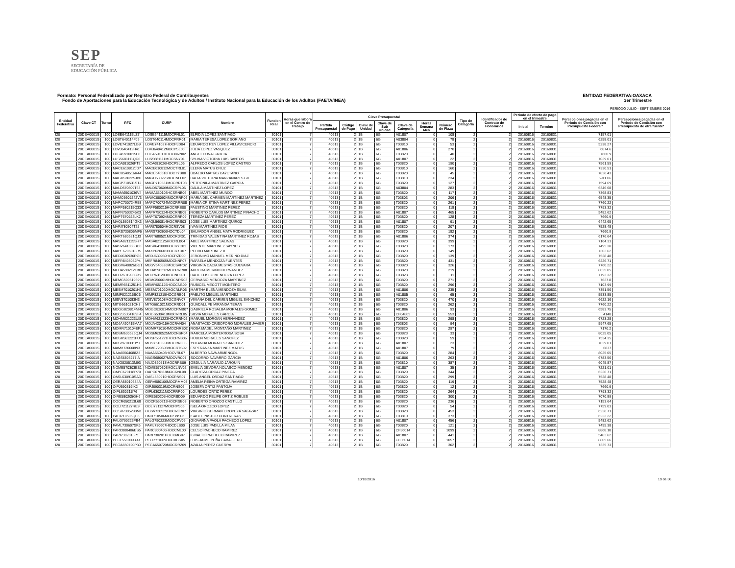SEP
SECRETARÍA DE
EDUCACIÓN PÚBLICA
Formato: Personal Federalizado por Registro Federal de Contribuyentes
Fondo de Aportaciones para la Educación Tecnológica y de Adultos / Instituto Nacional para la Educación de los Adultos (FAETA/INEA)
ENTIDAD FEDERATIVA:OAXACA
3er Trimestre
PERIODO JULIO - SEPTIEMBRE 2016
| Entidad Federativa | Clave CT | Turno | RFC | CURP | Nombre | Funcion Real | Horas que labora en el Centro de Trabajo | Clave Presupuestal | | | | | | | Tipo de Categoría | Identificador de Contrato de Honorarios | Periodo de efecto de pago en el trimestre | | Percepciones pagadas en el Periodo de Comisión con Presupuesto Federal* | Percepciones pagadas en el Periodo de Comisión con Presupuesto de otra fuente* |
| --- | --- | --- | --- | --- | --- | --- | --- | --- | --- | --- | --- | --- | --- | --- | --- | --- | --- | --- | --- | --- |
| | | | | | | | | Partida Presupuestal | Código de Pago | Clave de Unidad | Clave de Sub Unidad | Clave de Categoría | Horas Semana Mes | Número de Plaza | | | Inicial | Termino | | |
| I20 | 20DEA0001S | 100 | LOSE641115LZ7 | LOSE641115MOCPNL01 | ELPIDIA LOPEZ SANTIAGO | 30101 | 7 | 40613 | 2 | 1B | 6G | A01807 | 0 | 108 | 2 | 2 | 20160816 | 20160831 | 7157.01 | |
| I20 | 20DEA0001S | 100 | LOST640114FJ9 | LOST640114MOCPRR01 | MARIA TERESA LOPEZ SORIANO | 30101 | 7 | 40613 | 2 | 1B | 6G | A03804 | 0 | 78 | 2 | 2 | 20160816 | 20160831 | 6258.01 | |
| I20 | 20DEA0001S | 100 | LOVE741027LG9 | LOVE741027HOCPLD04 | EDUARDO REY LOPEZ VILLAVICENCIO | 30101 | 7 | 40613 | 2 | 1B | 6G | T03810 | 0 | 53 | 2 | 2 | 20160816 | 20160831 | 5238.27 | |
| I20 | 20DEA0001S | 100 | LOVJ640412H41 | LOVJ640412MOCPSL00 | JULIA LOPEZ VASQUEZ | 30101 | 7 | 40613 | 2 | 1B | 6G | A01806 | 0 | 270 | 2 | 2 | 20160816 | 20160831 | 6874.6 | |
| I20 | 20DEA0001S | 100 | LUGA5910015F6 | LUGA591001HOCNRN02 | ANGEL LUNA GARCIA | 30101 | 7 | 40613 | 2 | 1B | 6G | T03820 | 0 | 40 | 2 | 2 | 20160816 | 20160831 | 7660.9 | |
| I20 | 20DEA0001S | 100 | LUSS681111QD6 | LUSS681111MOCSNY01 | SYLVIA VICTORIA LUIS SANTOS | 30101 | 7 | 40613 | 2 | 1B | 6G | A01807 | 0 | 22 | 2 | 2 | 20160816 | 20160831 | 7029.01 | |
| I20 | 20DEA0001S | 100 | LOCA681026FT9 | LXCA681026HOCPSL06 | ALFREDO CARLOS LOPEZ CASTRO | 30101 | 7 | 40613 | 2 | 1B | 6G | T03820 | 0 | 190 | 2 | 2 | 20160816 | 20160831 | 7561.59 | |
| I20 | 20DEA0001S | 100 | MACE610812JD7 | MACE610812MOCTRL01 | ELENA MATUS CRUZ | 30101 | 7 | 40613 | 2 | 1B | 6G | T03810 | 0 | 160 | 2 | 2 | 20160816 | 20160831 | 7330.51 | |
| I20 | 20DEA0001S | 100 | MACU540516K44 | MACU540516HOCTYB00 | UBALDO MATIAS CAYETANO | 30101 | 7 | 40613 | 2 | 1B | 6G | T03820 | 0 | 45 | 2 | 2 | 20160816 | 20160831 | 7826.43 | |
| I20 | 20DEA0001S | 100 | MAGD530225JB0 | MAGD530225MOCNLL02 | DALIA VICTORIA MANZANARES GIL | 30101 | 7 | 40613 | 2 | 1B | 6G | T03810 | 0 | 234 | 2 | 2 | 20160816 | 20160831 | 6911.06 | |
| I20 | 20DEA0001S | 100 | MAGP710531ST2 | MAGP710531MOCRRT08 | PETRONILA MARTINEZ GARCIA | 30101 | 7 | 40613 | 2 | 1B | 6G | T03820 | 0 | 127 | 2 | 2 | 20160816 | 20160831 | 7594.69 | |
| I20 | 20DEA0001S | 100 | MALD570609T63 | MALD570609MOCRPL05 | DALILA MARTINEZ LOPEZ | 30101 | 7 | 40613 | 2 | 1B | 6G | A03804 | 0 | 283 | 2 | 2 | 20160816 | 20160831 | 6346.68 | |
| I20 | 20DEA0001S | 100 | MAMA6501036V4 | MAMA650103HCSRNB06 | ABEL MARTINEZ MUNDO | 30101 | 7 | 40613 | 2 | 1B | 6G | T03820 | 0 | 117 | 2 | 2 | 20160816 | 20160831 | 7368.83 | |
| I20 | 20DEA0001S | 100 | MAMC6609242V3 | MAMC660924MOCRRR06 | MARIA DEL CARMEN MARTINEZ MARTINEZ | 30101 | 7 | 40613 | 2 | 1B | 6G | T03803 | 0 | 206 | 2 | 2 | 20160816 | 20160831 | 6548.35 | |
| I20 | 20DEA0001S | 100 | MAPC700724R58 | MAPC700724MOCRRR08 | MARIA CRISTINA MARTINEZ PEREZ | 30101 | 7 | 40613 | 2 | 1B | 6G | T03820 | 0 | 261 | 2 | 2 | 20160816 | 20160831 | 7760.22 | |
| I20 | 20DEA0001S | 100 | MAPF580215Q33 | MAPF580215HOCRRS00 | FAUSTINO MARTINEZ PEREZ | 30101 | 7 | 40613 | 2 | 1B | 6G | T03820 | 0 | 118 | 2 | 2 | 20160816 | 20160831 | 7793.32 | |
| I20 | 20DEA0001S | 100 | MAPR7503245K3 | MAPR750324HOCRNB08 | ROBERTO CARLOS MARTINEZ PINACHO | 30101 | 7 | 40613 | 2 | 1B | 6G | A01807 | 0 | 465 | 2 | 2 | 20160816 | 20160831 | 5482.62 | |
| I20 | 20DEA0001S | 100 | MAPT670924LK2 | MAPT670924MOCRRR09 | TEREZA MARTINEZ PEREZ | 30101 | 7 | 40613 | 2 | 1B | 6G | T03820 | 0 | 128 | 2 | 2 | 20160816 | 20160831 | 7660.9 | |
| I20 | 20DEA0001S | 100 | MAQL560814GK3 | MAQL560814HOCRRS03 | JOSE LUIS MARTINEZ QUIROZ | 30101 | 7 | 40613 | 2 | 1B | 6G | A01807 | 0 | 91 | 2 | 2 | 20160816 | 20160831 | 6442.65 | |
| I20 | 20DEA0001S | 100 | MARI780504T25 | MARI780504HOCRSV08 | IVAN MARTINEZ RIOS | 30101 | 7 | 40613 | 2 | 1B | 6G | T03820 | 0 | 207 | 2 | 2 | 20160816 | 20160831 | 7528.48 | |
| I20 | 20DEA0001S | 100 | MARS730806MF6 | MARS730806HOCTDL04 | SALVADOR ANGEL MATA RODRIGUEZ | 30101 | 7 | 40613 | 2 | 1B | 6G | T03820 | 0 | 182 | 2 | 2 | 20160816 | 20160831 | 7660.9 | |
| I20 | 20DEA0001S | 100 | MART680521QJ3 | MART680521MOCRJR01 | TRINIDAD VALENTINA MARTINEZ ROJAS | 30101 | 7 | 40613 | 2 | 1B | 6G | A01806 | 0 | 374 | 2 | 2 | 20160816 | 20160831 | 6176.64 | |
| I20 | 20DEA0001S | 100 | MASA821125SH7 | MASA821125HOCRLB04 | ABEL MARTINEZ SALINAS | 30101 | 7 | 40613 | 2 | 1B | 6G | T03820 | 0 | 399 | 2 | 2 | 20160816 | 20160831 | 7164.33 | |
| I20 | 20DEA0001S | 100 | MASV641008BC0 | MASV641008HOCRYC01 | VICENTE MARTINEZ SAYNES | 30101 | 7 | 40613 | 2 | 1B | 6G | T03820 | 0 | 173 | 2 | 2 | 20160816 | 20160831 | 7495.38 | |
| I20 | 20DEA0001S | 100 | MAPE6206013R5 | MAXP620601HOCRXD07 | PEDRO MARTINEZ X | 30101 | 7 | 40613 | 2 | 1B | 6G | T03820 | 0 | 149 | 2 | 2 | 20160816 | 20160831 | 7302.62 | |
| I20 | 20DEA0001S | 100 | MEDJ630930RG6 | MEDJ630930HOCRZR00 | JERONIMO MANUEL MERINO DIAZ | 30101 | 7 | 40613 | 2 | 1B | 6G | T03820 | 0 | 139 | 2 | 2 | 20160816 | 20160831 | 7528.48 | |
| I20 | 20DEA0001S | 100 | MEFR840505JP4 | MEFR840505MOCNNF07 | RAFAELA MENDOZA FUENTES | 30101 | 7 | 40613 | 2 | 1B | 6G | T03820 | 0 | 431 | 2 | 2 | 20160816 | 20160831 | 6226.71 | |
| I20 | 20DEA0001S | 100 | MEGV640826GG1 | MEGV640826MOCSVR02 | VIRGINIA DACIA MESTAS GUEVARA | 30101 | 7 | 40613 | 2 | 1B | 6G | T03820 | 0 | 326 | 2 | 2 | 20160816 | 20160831 | 7760.22 | |
| I20 | 20DEA0001S | 100 | MEHA590212LB0 | MEHA590212MOCRRR08 | AURORA MERINO HERNANDEZ | 30101 | 7 | 40613 | 2 | 1B | 6G | T03820 | 0 | 219 | 2 | 2 | 20160816 | 20160831 | 8025.05 | |
| I20 | 20DEA0001S | 100 | MELR631203GX9 | MELR631203HOCNPL01 | RAUL ELISEO MENDOZA LOPEZ | 30101 | 7 | 40613 | 2 | 1B | 6G | T03823 | 0 | 11 | 2 | 2 | 20160816 | 20160831 | 7793.32 | |
| I20 | 20DEA0001S | 100 | MEMG500619699 | MEMG500619HOCNRR03 | GERVASIO MENDOZA MARTINEZ | 30101 | 7 | 40613 | 2 | 1B | 6G | T03820 | 0 | 271 | 2 | 2 | 20160816 | 20160831 | 7627.8 | |
| I20 | 20DEA0001S | 100 | MEMR6511251H5 | MEMR651125HOCCNB09 | RUBICEL MECOTT MONTERO | 30101 | 7 | 40613 | 2 | 1B | 6G | T03820 | 0 | 296 | 2 | 2 | 20160816 | 20160831 | 7103.99 | |
| I20 | 20DEA0001S | 100 | MESM7010201H1 | MESM701020MOCNLR06 | MARTHA ELENA MENDOZA SILVA | 30101 | 7 | 40613 | 2 | 1B | 6G | A01806 | 0 | 235 | 2 | 2 | 20160816 | 20160831 | 7351.56 | |
| I20 | 20DEA0001S | 100 | MIMP821215BC6 | MIMP821215HOCGRB01 | PABLITO MIGUEL MARTINEZ | 30101 | 7 | 40613 | 2 | 1B | 6G | A01805 | 0 | 65 | 2 | 2 | 20160816 | 20160831 | 5533.85 | |
| I20 | 20DEA0001S | 100 | MISV8701083H3 | MISV870108MOCGNV07 | VIVIANA DEL CARMEN MIGUEL SANCHEZ | 30101 | 7 | 40613 | 2 | 1B | 6G | T03820 | 0 | 470 | 2 | 2 | 20160816 | 20160831 | 6622.16 | |
| I20 | 20DEA0001S | 100 | MITG661021CH3 | MITG661021MOCRRD01 | GUADALUPE MIRANDA TERAN | 30101 | 7 | 40613 | 2 | 1B | 6G | T03820 | 0 | 262 | 2 | 2 | 20160816 | 20160831 | 7760.22 | |
| I20 | 20DEA0001S | 100 | MOGG820814NN5 | MOGG820814MOCRMB07 | GABRIELA ROSALBA MORALES GOMEZ | 30101 | 7 | 40613 | 2 | 1B | 6G | A01806 | 0 | 93 | 2 | 2 | 20160816 | 20160831 | 6583.75 | |
| I20 | 20DEA0001S | 100 | MOGS5304189F4 | MOGS530418MOCRRL05 | SILVIA MORALES GARCIA | 30101 | 7 | 40613 | 2 | 1B | 6G | CF04805 | 0 | 553 | 2 | 2 | 20160816 | 20160831 | 4148 | |
| I20 | 20DEA0001S | 100 | MOHM621223UI8 | MOHM621223HOCRRN02 | MANUEL MORGAN HERNANDEZ | 30101 | 7 | 40613 | 2 | 1B | 6G | T03820 | 0 | 298 | 2 | 2 | 20160816 | 20160831 | 6723.28 | |
| I20 | 20DEA0001S | 100 | MOJA420415MA7 | MOJA420415HOCRVN04 | ANASTACIO CRISOFORO MORALES JAVIER | 30101 | 7 | 40613 | 2 | 1B | 6G | T03803 | 0 | 94 | 2 | 2 | 20160816 | 20160831 | 5947.65 | |
| I20 | 20DEA0001S | 100 | MOMR710104EP3 | MOMR710104MOCNRS02 | ROSA MADEL MONTAÑO MARTINEZ | 30101 | 7 | 40613 | 2 | 1B | 6G | T03820 | 0 | 297 | 2 | 2 | 20160816 | 20160831 | 7170.2 | |
| I20 | 20DEA0001S | 100 | MOSM630525QJ4 | MOSM630525MOCNSR04 | MARCELA MONTERROSA SOSA | 30101 | 7 | 40613 | 2 | 1B | 6G | T03823 | 0 | 33 | 2 | 2 | 20160816 | 20160831 | 8025.05 | |
| I20 | 20DEA0001S | 100 | MOSR561221FU1 | MOSR561221HOCRNB06 | RUBEN MORALES SANCHEZ | 30101 | 7 | 40613 | 2 | 1B | 6G | T03820 | 0 | 59 | 2 | 2 | 20160816 | 20160831 | 7534.35 | |
| I20 | 20DEA0001S | 100 | MOSY610331IY7 | MOSY610331MOCRNL03 | YOLANDA MORALES SANCHEZ | 30101 | 7 | 40613 | 2 | 1B | 6G | A01807 | 0 | 23 | 2 | 2 | 20160816 | 20160831 | 7029.01 | |
| I20 | 20DEA0001S | 100 | MAMX720608I93 | MXME720608MOCRTS02 | ESPERANZA MARTINEZ MATUS | 30101 | 7 | 40613 | 2 | 1B | 6G | A01807 | 0 | 79 | 2 | 2 | 20160816 | 20160831 | 6837 | |
| I20 | 20DEA0001S | 100 | NAAA5504088Z3 | NAAA550408HOCVRL07 | ALBERTO NAVA ARMENGOL | 30101 | 7 | 40613 | 2 | 1B | 6G | T03820 | 0 | 284 | 2 | 2 | 20160816 | 20160831 | 8025.05 | |
| I20 | 20DEA0001S | 100 | NAGS6806277IA | NAGS680627MOCVRC07 | SOCORRO NAVARRO GARCIA | 30101 | 7 | 40613 | 2 | 1B | 6G | A01806 | 0 | 263 | 2 | 2 | 20160816 | 20160831 | 6783.56 | |
| I20 | 20DEA0001S | 100 | NAJO820513M93 | NAJO820513MOCRRB09 | OBDULIA NARANJO JARQUIN | 30101 | 7 | 40613 | 2 | 1B | 6G | T03810 | 0 | 387 | 2 | 2 | 20160816 | 20160831 | 6045.87 | |
| I20 | 20DEA0001S | 100 | NOME570303EB1 | NOME570303MOCLNV02 | EVELIA DEVORA NOLASCO MENDEZ | 30101 | 7 | 40613 | 2 | 1B | 6G | A01807 | 0 | 35 | 2 | 2 | 20160816 | 20160831 | 7221.01 | |
| I20 | 20DEA0001S | 100 | OAPC670118R70 | OAPC670118MOCRNL08 | CLARITZA ORDAZ PINEDA | 30101 | 7 | 40613 | 2 | 1B | 6G | T03820 | 0 | 344 | 2 | 2 | 20160816 | 20160831 | 6226.71 | |
| I20 | 20DEA0001S | 100 | OASL630910SA3 | OASL630910HOCRNS07 | LUIS ANGEL ORDAZ SANTIAGO | 30101 | 7 | 40613 | 2 | 1B | 6G | T03820 | 0 | 299 | 2 | 2 | 20160816 | 20160831 | 7528.48 | |
| I20 | 20DEA0001S | 100 | OERA58010634A | OERA580106MOCRMM08 | AMELIA REINA ORTEGA RAMIREZ | 30101 | 7 | 40613 | 2 | 1B | 6G | T03820 | 0 | 119 | 2 | 2 | 20160816 | 20160831 | 7528.48 | |
| I20 | 20DEA0001S | 100 | OIPJ690319IK2 | OIPJ690319MOCRNS06 | JOSEFA ORTIZ PANTOJA | 30101 | 7 | 40613 | 2 | 1B | 6G | T03820 | 0 | 12 | 2 | 2 | 20160816 | 20160831 | 7660.9 | |
| I20 | 20DEA0001S | 100 | OIPL630211I76 | OIPL630211MOCRRR00 | LOURDES ORTIZ PEREZ | 30101 | 7 | 40613 | 2 | 1B | 6G | T03820 | 0 | 264 | 2 | 2 | 20160816 | 20160831 | 7793.32 | |
| I20 | 20DEA0001S | 100 | OIRE580205GH6 | OIRE580205HOCRBD09 | EDUARDO FELIPE ORTIZ ROBLES | 30101 | 7 | 40613 | 2 | 1B | 6G | T03820 | 0 | 300 | 2 | 2 | 20160816 | 20160831 | 7070.89 | |
| I20 | 20DEA0001S | 100 | OOCR650213L68 | OOCR650213HOCRSB03 | ROBERTO OROZCO CASTILLO | 30101 | 7 | 40613 | 2 | 1B | 6G | T03820 | 0 | 236 | 2 | 2 | 20160816 | 20160831 | 7153.64 | |
| I20 | 20DEA0001S | 100 | OOLI721127RE9 | OOLI721127MOCRPS05 | ISELA OROZCO LOPEZ | 30101 | 7 | 40613 | 2 | 1B | 6G | T03820 | 0 | 54 | 2 | 2 | 20160816 | 20160831 | 7759.03 | |
| I20 | 20DEA0001S | 100 | OOSV7305298M1 | OOSV730529HOCRLR07 | VIRGINIO GERMAN OROPEZA SALAZAR | 30101 | 7 | 40613 | 2 | 1B | 6G | T03820 | 0 | 453 | 2 | 2 | 20160816 | 20160831 | 6226.71 | |
| I20 | 20DEA0001S | 100 | PACI710506QF6 | PACI710506MOCSNS03 | ISABEL PASTOR CONTRERAS | 30101 | 7 | 40613 | 2 | 1B | 6G | T03810 | 0 | 373 | 2 | 2 | 20160816 | 20160831 | 6223.22 | |
| I20 | 20DEA0001S | 100 | PALG790223FB4 | PALG790223MOCCPV09 | GIOVANNA PAOLA PACHECO LOPEZ | 30101 | 7 | 40613 | 2 | 1B | 6G | A01807 | 0 | 456 | 2 | 2 | 20160816 | 20160831 | 5482.62 | |
| I20 | 20DEA0001S | 100 | PAML730607SK6 | PAML730607HOCDLS00 | JOSE LUIS PADILLA MILAN | 30101 | 7 | 40613 | 2 | 1B | 6G | T03820 | 0 | 121 | 2 | 2 | 20160816 | 20160831 | 7495.38 | |
| I20 | 20DEA0001S | 100 | PARC800406ES5 | PARC800406HOCCML00 | CELSO PACHECO RAMIREZ | 30101 | 7 | 40613 | 2 | 1B | 6G | CF36014 | 0 | 1099 | 2 | 2 | 20160816 | 20160831 | 8868.18 | |
| I20 | 20DEA0001S | 100 | PARI7302013P1 | PARI730201HOCCMG07 | IGNACIO PACHECO RAMIREZ | 30101 | 7 | 40613 | 2 | 1B | 6G | A01807 | 0 | 441 | 2 | 2 | 20160816 | 20160831 | 5482.62 | |
| I20 | 20DEA0001S | 100 | PECL551009399 | PECL551009HOCXBS05 | LUIS JAIME PEÑA CABALLERO | 30101 | 7 | 40613 | 2 | 1B | 6G | CF36014 | 0 | 1057 | 2 | 2 | 20160816 | 20160831 | 8805.66 | |
| I20 | 20DEA0001S | 100 | PEGA650720P30 | PEGA650720MOCRRZ09 | AZALIA PEREZ GUERRA | 30101 | 7 | 40613 | 2 | 1B | 6G | T03820 | 0 | 302 | 2 | 2 | 20160816 | 20160831 | 7335.73 | |
10/10/2016 19 de 36